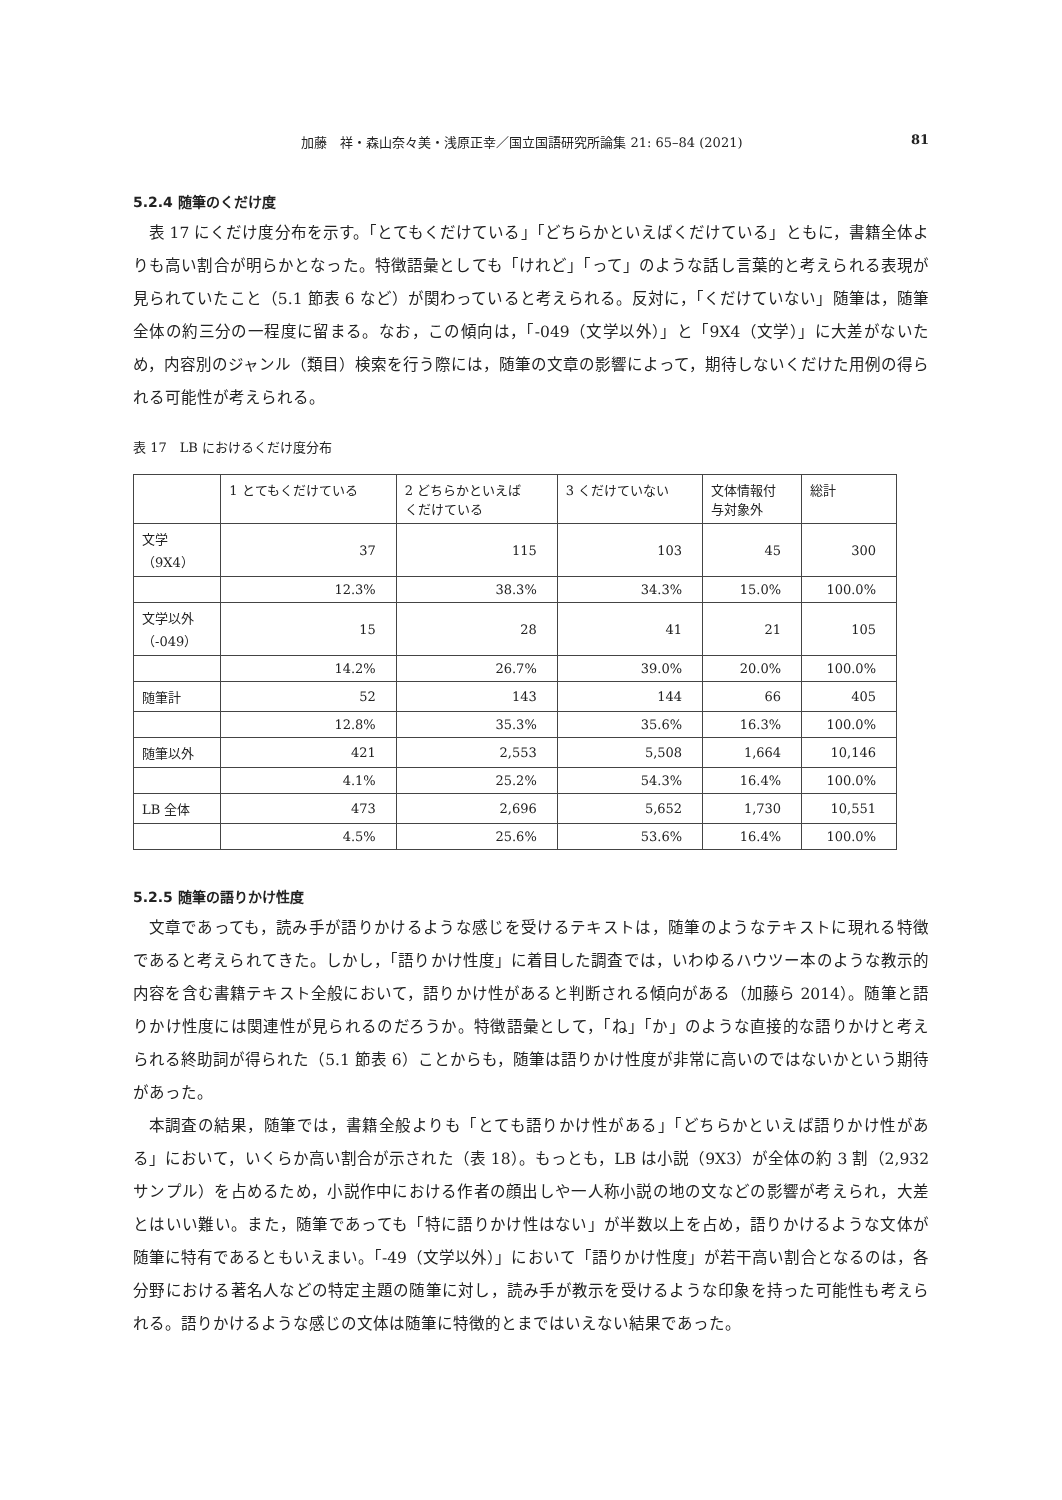加藤　祥・森山奈々美・浅原正幸／国立国語研究所論集 21: 65–84 (2021) 81
5.2.4 随筆のくだけ度
表 17 にくだけ度分布を示す。「とてもくだけている」「どちらかといえばくだけている」ともに，書籍全体よりも高い割合が明らかとなった。特徴語彙としても「けれど」「って」のような話し言葉的と考えられる表現が見られていたこと（5.1 節表 6 など）が関わっていると考えられる。反対に，「くだけていない」随筆は，随筆全体の約三分の一程度に留まる。なお，この傾向は，「-049（文学以外）」と「9X4（文学）」に大差がないため，内容別のジャンル（類目）検索を行う際には，随筆の文章の影響によって，期待しないくだけた用例の得られる可能性が考えられる。
表 17　LB におけるくだけ度分布
| | 1 とてもくだけている | 2 どちらかといえば くだけている | 3 くだけていない | 文体情報付 与対象外 | 総計 |
| --- | --- | --- | --- | --- | --- |
| 文学 （9X4） | 37 | 115 | 103 | 45 | 300 |
| | 12.3% | 38.3% | 34.3% | 15.0% | 100.0% |
| 文学以外 （-049） | 15 | 28 | 41 | 21 | 105 |
| | 14.2% | 26.7% | 39.0% | 20.0% | 100.0% |
| 随筆計 | 52 | 143 | 144 | 66 | 405 |
| | 12.8% | 35.3% | 35.6% | 16.3% | 100.0% |
| 随筆以外 | 421 | 2,553 | 5,508 | 1,664 | 10,146 |
| | 4.1% | 25.2% | 54.3% | 16.4% | 100.0% |
| LB 全体 | 473 | 2,696 | 5,652 | 1,730 | 10,551 |
| | 4.5% | 25.6% | 53.6% | 16.4% | 100.0% |
5.2.5 随筆の語りかけ性度
文章であっても，読み手が語りかけるような感じを受けるテキストは，随筆のようなテキストに現れる特徴であると考えられてきた。しかし，「語りかけ性度」に着目した調査では，いわゆるハウツー本のような教示的内容を含む書籍テキスト全般において，語りかけ性があると判断される傾向がある（加藤ら 2014）。随筆と語りかけ性度には関連性が見られるのだろうか。特徴語彙として，「ね」「か」のような直接的な語りかけと考えられる終助詞が得られた（5.1 節表 6）ことからも，随筆は語りかけ性度が非常に高いのではないかという期待があった。
本調査の結果，随筆では，書籍全般よりも「とても語りかけ性がある」「どちらかといえば語りかけ性がある」において，いくらか高い割合が示された（表 18）。もっとも，LB は小説（9X3）が全体の約 3 割（2,932 サンプル）を占めるため，小説作中における作者の顔出しや一人称小説の地の文などの影響が考えられ，大差とはいい難い。また，随筆であっても「特に語りかけ性はない」が半数以上を占め，語りかけるような文体が随筆に特有であるともいえまい。「-49（文学以外）」において「語りかけ性度」が若干高い割合となるのは，各分野における著名人などの特定主題の随筆に対し，読み手が教示を受けるような印象を持った可能性も考えられる。語りかけるような感じの文体は随筆に特徴的とまではいえない結果であった。